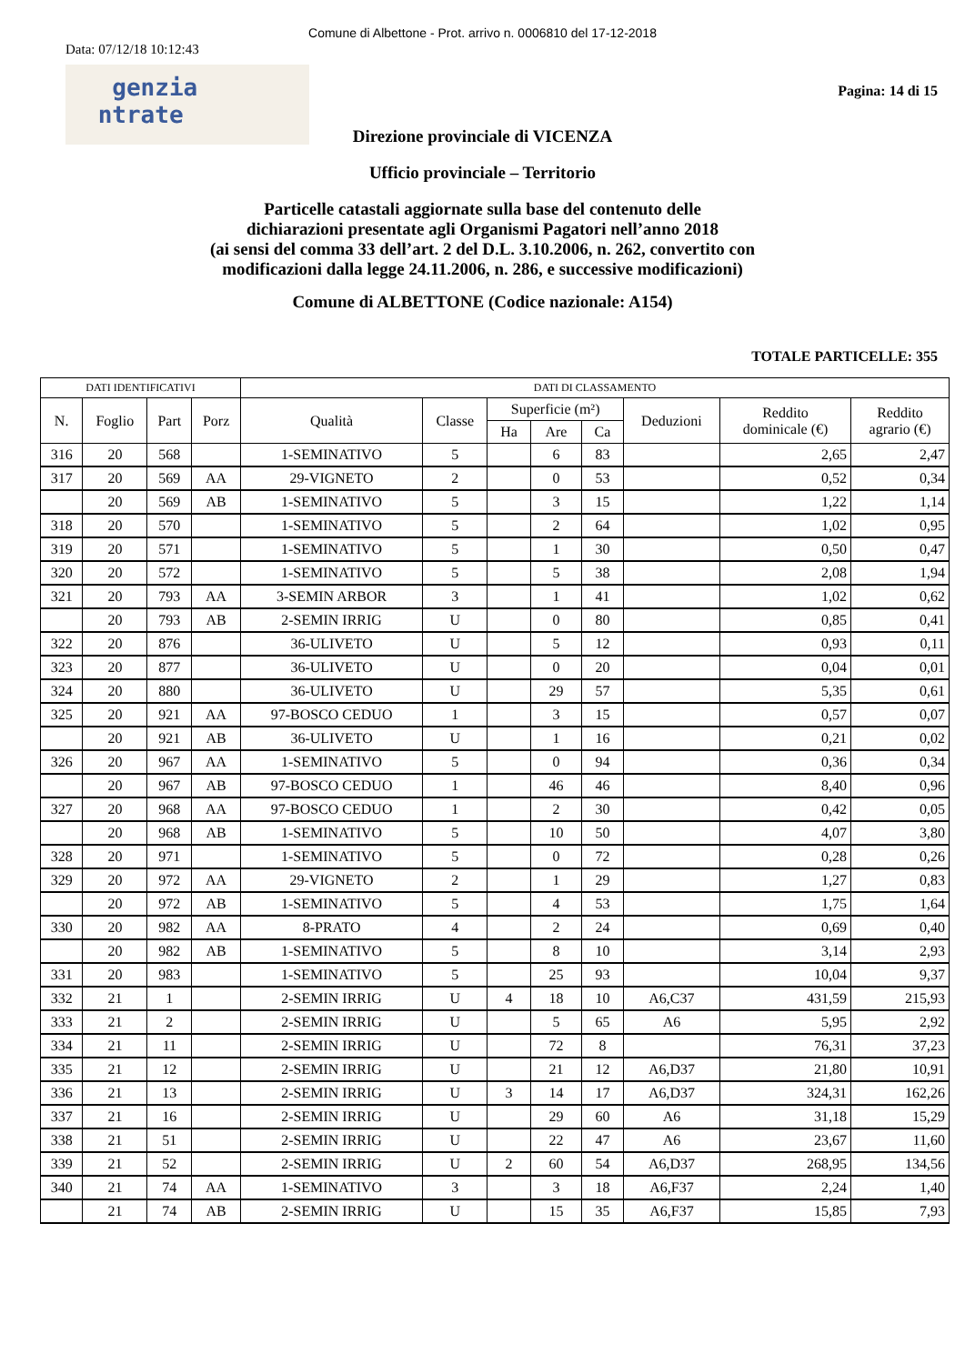Comune di Albettone - Prot. arrivo n. 0006810 del 17-12-2018
Data: 07/12/18 10:12:43
genzia
ntrate
Pagina: 14 di 15
Direzione provinciale di VICENZA
Ufficio provinciale – Territorio
Particelle catastali aggiornate sulla base del contenuto delle
dichiarazioni presentate agli Organismi Pagatori nell’anno 2018
(ai sensi del comma 33 dell’art. 2 del D.L. 3.10.2006, n. 262, convertito con
modificazioni dalla legge 24.11.2006, n. 286, e successive modificazioni)
Comune di ALBETTONE (Codice nazionale: A154)
TOTALE PARTICELLE: 355
| DATI IDENTIFICATIVI | | | | DATI DI CLASSAMENTO | | | | | | | |
| --- | --- | --- | --- | --- | --- | --- | --- | --- | --- | --- | --- |
| N. | Foglio | Part | Porz | Qualità | Classe | Superficie (m²) | | | Deduzioni | Reddito dominicale (€) | Reddito agrario (€) |
| | | | | | | Ha | Are | Ca | | | |
| 316 | 20 | 568 | | 1-SEMINATIVO | 5 | | 6 | 83 | | 2,65 | 2,47 |
| 317 | 20 | 569 | AA | 29-VIGNETO | 2 | | 0 | 53 | | 0,52 | 0,34 |
| | 20 | 569 | AB | 1-SEMINATIVO | 5 | | 3 | 15 | | 1,22 | 1,14 |
| 318 | 20 | 570 | | 1-SEMINATIVO | 5 | | 2 | 64 | | 1,02 | 0,95 |
| 319 | 20 | 571 | | 1-SEMINATIVO | 5 | | 1 | 30 | | 0,50 | 0,47 |
| 320 | 20 | 572 | | 1-SEMINATIVO | 5 | | 5 | 38 | | 2,08 | 1,94 |
| 321 | 20 | 793 | AA | 3-SEMIN ARBOR | 3 | | 1 | 41 | | 1,02 | 0,62 |
| | 20 | 793 | AB | 2-SEMIN IRRIG | U | | 0 | 80 | | 0,85 | 0,41 |
| 322 | 20 | 876 | | 36-ULIVETO | U | | 5 | 12 | | 0,93 | 0,11 |
| 323 | 20 | 877 | | 36-ULIVETO | U | | 0 | 20 | | 0,04 | 0,01 |
| 324 | 20 | 880 | | 36-ULIVETO | U | | 29 | 57 | | 5,35 | 0,61 |
| 325 | 20 | 921 | AA | 97-BOSCO CEDUO | 1 | | 3 | 15 | | 0,57 | 0,07 |
| | 20 | 921 | AB | 36-ULIVETO | U | | 1 | 16 | | 0,21 | 0,02 |
| 326 | 20 | 967 | AA | 1-SEMINATIVO | 5 | | 0 | 94 | | 0,36 | 0,34 |
| | 20 | 967 | AB | 97-BOSCO CEDUO | 1 | | 46 | 46 | | 8,40 | 0,96 |
| 327 | 20 | 968 | AA | 97-BOSCO CEDUO | 1 | | 2 | 30 | | 0,42 | 0,05 |
| | 20 | 968 | AB | 1-SEMINATIVO | 5 | | 10 | 50 | | 4,07 | 3,80 |
| 328 | 20 | 971 | | 1-SEMINATIVO | 5 | | 0 | 72 | | 0,28 | 0,26 |
| 329 | 20 | 972 | AA | 29-VIGNETO | 2 | | 1 | 29 | | 1,27 | 0,83 |
| | 20 | 972 | AB | 1-SEMINATIVO | 5 | | 4 | 53 | | 1,75 | 1,64 |
| 330 | 20 | 982 | AA | 8-PRATO | 4 | | 2 | 24 | | 0,69 | 0,40 |
| | 20 | 982 | AB | 1-SEMINATIVO | 5 | | 8 | 10 | | 3,14 | 2,93 |
| 331 | 20 | 983 | | 1-SEMINATIVO | 5 | | 25 | 93 | | 10,04 | 9,37 |
| 332 | 21 | 1 | | 2-SEMIN IRRIG | U | 4 | 18 | 10 | A6,C37 | 431,59 | 215,93 |
| 333 | 21 | 2 | | 2-SEMIN IRRIG | U | | 5 | 65 | A6 | 5,95 | 2,92 |
| 334 | 21 | 11 | | 2-SEMIN IRRIG | U | | 72 | 8 | | 76,31 | 37,23 |
| 335 | 21 | 12 | | 2-SEMIN IRRIG | U | | 21 | 12 | A6,D37 | 21,80 | 10,91 |
| 336 | 21 | 13 | | 2-SEMIN IRRIG | U | 3 | 14 | 17 | A6,D37 | 324,31 | 162,26 |
| 337 | 21 | 16 | | 2-SEMIN IRRIG | U | | 29 | 60 | A6 | 31,18 | 15,29 |
| 338 | 21 | 51 | | 2-SEMIN IRRIG | U | | 22 | 47 | A6 | 23,67 | 11,60 |
| 339 | 21 | 52 | | 2-SEMIN IRRIG | U | 2 | 60 | 54 | A6,D37 | 268,95 | 134,56 |
| 340 | 21 | 74 | AA | 1-SEMINATIVO | 3 | | 3 | 18 | A6,F37 | 2,24 | 1,40 |
| | 21 | 74 | AB | 2-SEMIN IRRIG | U | | 15 | 35 | A6,F37 | 15,85 | 7,93 |